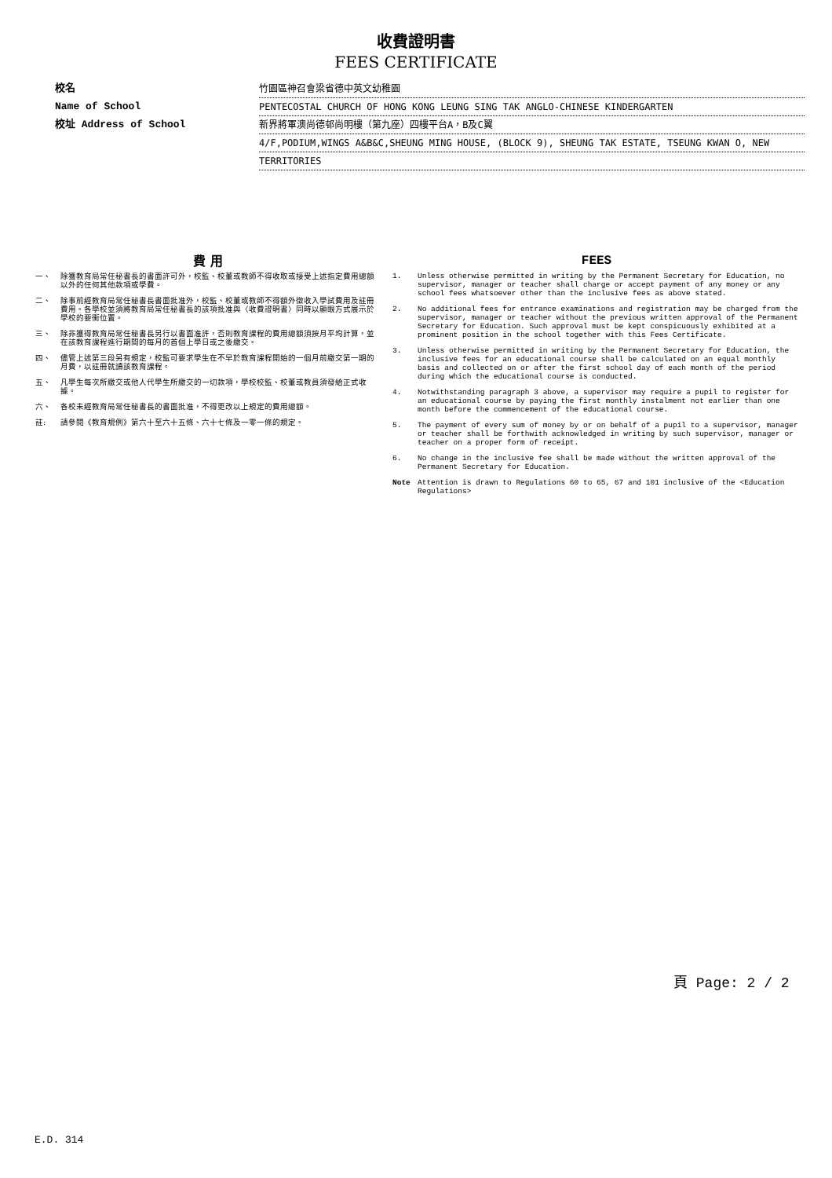收費證明書
FEES CERTIFICATE
校名
竹園區神召會梁省德中英文幼稚園
Name of School
PENTECOSTAL CHURCH OF HONG KONG LEUNG SING TAK ANGLO-CHINESE KINDERGARTEN
校址 Address of School
新界將軍澳尚德邨尚明樓（第九座）四樓平台A，B及C翼
4/F,PODIUM,WINGS A&B&C,SHEUNG MING HOUSE, (BLOCK 9), SHEUNG TAK ESTATE, TSEUNG KWAN O, NEW
TERRITORIES
費 用
一、 除獲教育局常任秘書長的書面許可外，校監、校董或教師不得收取或接受上述指定費用總額以外的任何其他款項或學費。
二、 除事前經教育局常任秘書長書面批准外，校監、校董或教師不得額外徵收入學試費用及註冊費用。各學校並須將教育局常任秘書長的該項批准與〈收費證明書〉同時以顯眼方式展示於學校的要衝位置。
三、 除非獲得教育局常任秘書長另行以書面准許，否則教育課程的費用總額須按月平均計算，並在該教育課程進行期間的每月的首個上學日或之後繳交。
四、 儘管上述第三段另有規定，校監可要求學生在不早於教育課程開始的一個月前繳交第一期的月費，以註冊就讀該教育課程。
五、 凡學生每次所繳交或他人代學生所繳交的一切款項，學校校監、校董或教員須發給正式收據。
六、 各校未經教育局常任秘書長的書面批准，不得更改以上規定的費用總額。
註: 請參閱《教育規例》第六十至六十五條、六十七條及一零一條的規定。
FEES
1. Unless otherwise permitted in writing by the Permanent Secretary for Education, no supervisor, manager or teacher shall charge or accept payment of any money or any school fees whatsoever other than the inclusive fees as above stated.
2. No additional fees for entrance examinations and registration may be charged from the supervisor, manager or teacher without the previous written approval of the Permanent Secretary for Education. Such approval must be kept conspicuously exhibited at a prominent position in the school together with this Fees Certificate.
3. Unless otherwise permitted in writing by the Permanent Secretary for Education, the inclusive fees for an educational course shall be calculated on an equal monthly basis and collected on or after the first school day of each month of the period during which the educational course is conducted.
4. Notwithstanding paragraph 3 above, a supervisor may require a pupil to register for an educational course by paying the first monthly instalment not earlier than one month before the commencement of the educational course.
5. The payment of every sum of money by or on behalf of a pupil to a supervisor, manager or teacher shall be forthwith acknowledged in writing by such supervisor, manager or teacher on a proper form of receipt.
6. No change in the inclusive fee shall be made without the written approval of the Permanent Secretary for Education.
Note Attention is drawn to Regulations 60 to 65, 67 and 101 inclusive of the <Education Regulations>
頁 Page: 2 / 2
E.D. 314